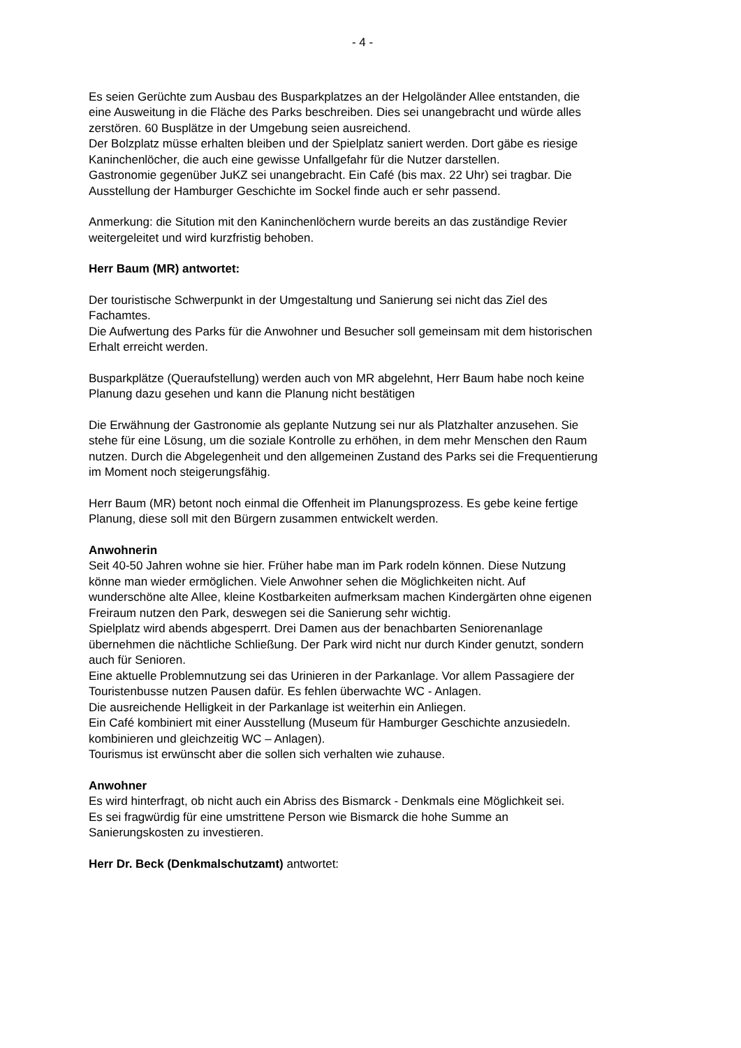- 4 -
Es seien Gerüchte zum Ausbau des Busparkplatzes an der Helgoländer Allee entstanden, die eine Ausweitung in die Fläche des Parks beschreiben. Dies sei unangebracht und würde alles zerstören. 60 Busplätze in der Umgebung seien ausreichend.
Der Bolzplatz müsse erhalten bleiben und der Spielplatz saniert werden. Dort gäbe es riesige Kaninchenlöcher, die auch eine gewisse Unfallgefahr für die Nutzer darstellen.
Gastronomie gegenüber JuKZ sei unangebracht. Ein Café (bis max. 22 Uhr) sei tragbar. Die Ausstellung der Hamburger Geschichte im Sockel finde auch er sehr passend.
Anmerkung: die Sitution mit den Kaninchenlöchern wurde bereits an das zuständige Revier weitergeleitet und wird kurzfristig behoben.
Herr Baum (MR) antwortet:
Der touristische Schwerpunkt in der Umgestaltung und Sanierung sei nicht das Ziel des Fachamtes.
Die Aufwertung des Parks für die Anwohner und Besucher soll gemeinsam mit dem historischen Erhalt erreicht werden.
Busparkplätze (Queraufstellung) werden auch von MR abgelehnt, Herr Baum habe noch keine Planung dazu gesehen und kann die Planung nicht bestätigen
Die Erwähnung der Gastronomie als geplante Nutzung sei nur als Platzhalter anzusehen. Sie stehe für eine Lösung, um die soziale Kontrolle zu erhöhen, in dem mehr Menschen den Raum nutzen. Durch die Abgelegenheit und den allgemeinen Zustand des Parks sei die Frequentierung im Moment noch steigerungsfähig.
Herr Baum (MR) betont noch einmal die Offenheit im Planungsprozess. Es gebe keine fertige Planung, diese soll mit den Bürgern zusammen entwickelt werden.
Anwohnerin
Seit 40-50 Jahren wohne sie hier. Früher habe man im Park rodeln können. Diese Nutzung könne man wieder ermöglichen. Viele Anwohner sehen die Möglichkeiten nicht. Auf wunderschöne alte Allee, kleine Kostbarkeiten aufmerksam machen Kindergärten ohne eigenen Freiraum nutzen den Park, deswegen sei die Sanierung sehr wichtig.
Spielplatz wird abends abgesperrt. Drei Damen aus der benachbarten Seniorenanlage übernehmen die nächtliche Schließung. Der Park wird nicht nur durch Kinder genutzt, sondern auch für Senioren.
Eine aktuelle Problemnutzung sei das Urinieren in der Parkanlage. Vor allem Passagiere der Touristenbusse nutzen Pausen dafür. Es fehlen überwachte WC - Anlagen.
Die ausreichende Helligkeit in der Parkanlage ist weiterhin ein Anliegen.
Ein Café kombiniert mit einer Ausstellung (Museum für Hamburger Geschichte anzusiedeln. kombinieren und gleichzeitig WC – Anlagen).
Tourismus ist erwünscht aber die sollen sich verhalten wie zuhause.
Anwohner
Es wird hinterfragt, ob nicht auch ein Abriss des Bismarck - Denkmals eine Möglichkeit sei.
Es sei fragwürdig für eine umstrittene Person wie Bismarck die hohe Summe an Sanierungskosten zu investieren.
Herr Dr. Beck (Denkmalschutzamt) antwortet: